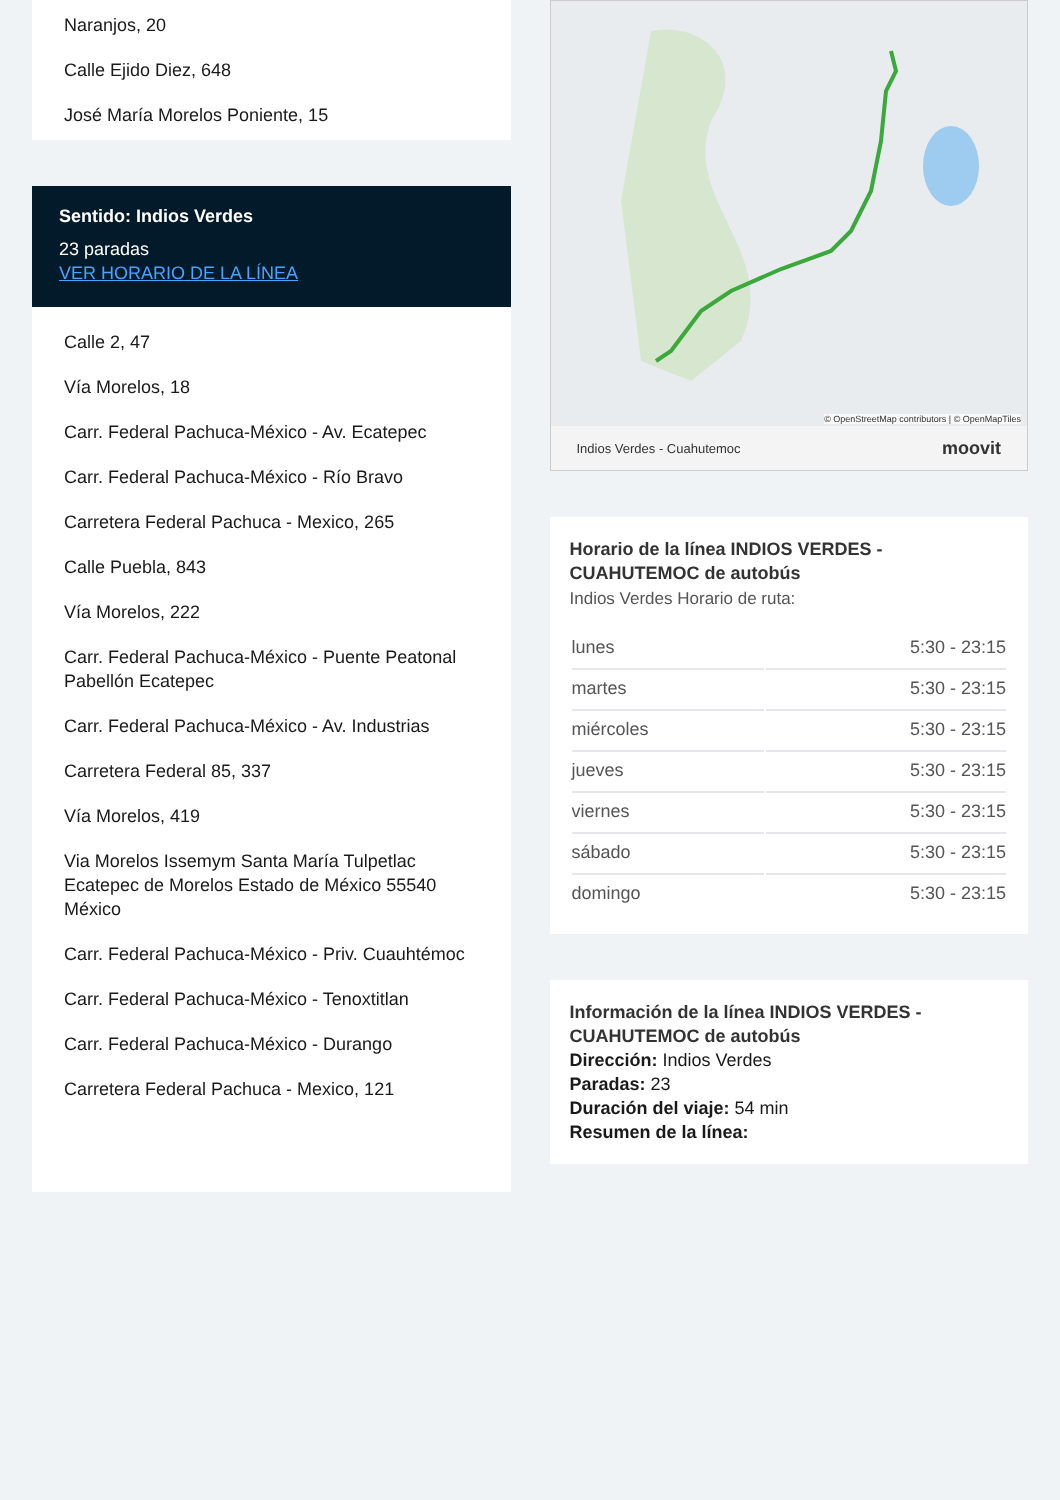Naranjos, 20
Calle Ejido Diez, 648
José María Morelos Poniente, 15
Sentido: Indios Verdes
23 paradas
VER HORARIO DE LA LÍNEA
Calle 2, 47
Vía Morelos, 18
Carr. Federal Pachuca-México - Av. Ecatepec
Carr. Federal Pachuca-México - Río Bravo
Carretera Federal Pachuca - Mexico, 265
Calle Puebla, 843
Vía Morelos, 222
Carr. Federal Pachuca-México - Puente Peatonal Pabellón Ecatepec
Carr. Federal Pachuca-México - Av. Industrias
Carretera Federal 85, 337
Vía Morelos, 419
Via Morelos Issemym Santa María Tulpetlac Ecatepec de Morelos Estado de México 55540 México
Carr. Federal Pachuca-México - Priv. Cuauhtémoc
Carr. Federal Pachuca-México - Tenoxtitlan
Carr. Federal Pachuca-México - Durango
Carretera Federal Pachuca - Mexico, 121
© OpenStreetMap contributors | © OpenMapTiles
Indios Verdes - Cuahutemoc moovit
Horario de la línea INDIOS VERDES - CUAHUTEMOC de autobús
Indios Verdes Horario de ruta:
| lunes | 5:30 - 23:15 |
| martes | 5:30 - 23:15 |
| miércoles | 5:30 - 23:15 |
| jueves | 5:30 - 23:15 |
| viernes | 5:30 - 23:15 |
| sábado | 5:30 - 23:15 |
| domingo | 5:30 - 23:15 |
Información de la línea INDIOS VERDES - CUAHUTEMOC de autobús
Dirección: Indios Verdes
Paradas: 23
Duración del viaje: 54 min
Resumen de la línea: